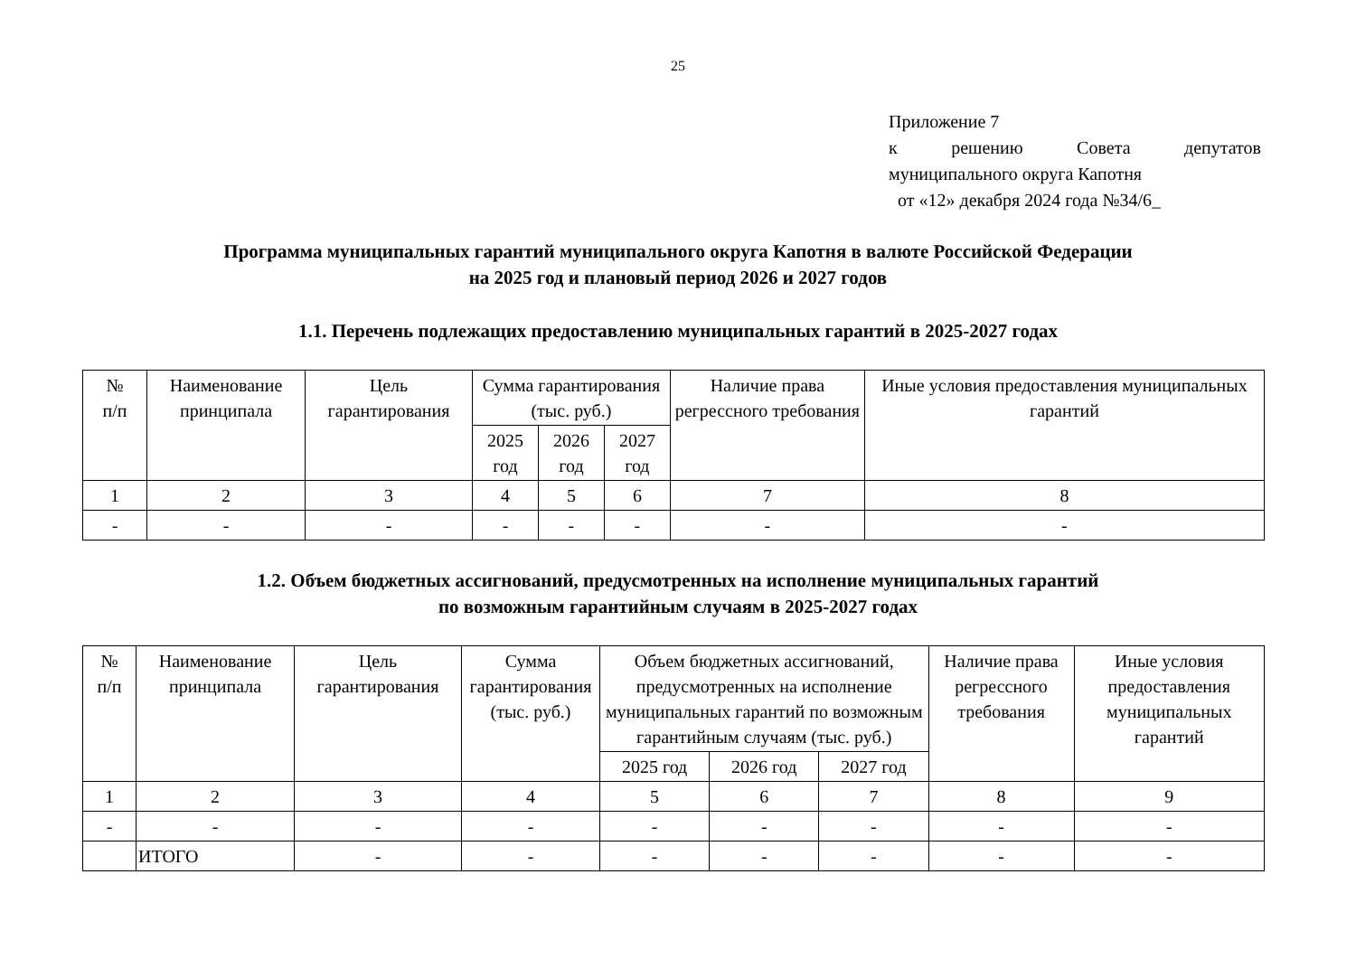25
Приложение 7
к решению Совета депутатов
муниципального округа Капотня
от «12» декабря 2024 года №34/6_
Программа муниципальных гарантий муниципального округа Капотня в валюте Российской Федерации
на 2025 год и плановый период 2026 и 2027 годов
1.1. Перечень подлежащих предоставлению муниципальных гарантий в 2025-2027 годах
| № п/п | Наименование принципала | Цель гарантирования | Сумма гарантирования (тыс. руб.) | | | Наличие права регрессного требования | Иные условия предоставления муниципальных гарантий |
| --- | --- | --- | --- | --- | --- | --- | --- |
| | | | 2025 год | 2026 год | 2027 год | | |
| 1 | 2 | 3 | 4 | 5 | 6 | 7 | 8 |
| - | - | - | - | - | - | - | - |
1.2. Объем бюджетных ассигнований, предусмотренных на исполнение муниципальных гарантий
по возможным гарантийным случаям в 2025-2027 годах
| № п/п | Наименование принципала | Цель гарантирования | Сумма гарантирования (тыс. руб.) | Объем бюджетных ассигнований, предусмотренных на исполнение муниципальных гарантий по возможным гарантийным случаям (тыс. руб.) | | | Наличие права регрессного требования | Иные условия предоставления муниципальных гарантий |
| --- | --- | --- | --- | --- | --- | --- | --- | --- |
| | | | | 2025 год | 2026 год | 2027 год | | |
| 1 | 2 | 3 | 4 | 5 | 6 | 7 | 8 | 9 |
| - | - | - | - | - | - | - | - | - |
| | ИТОГО | - | - | - | - | - | - | - |